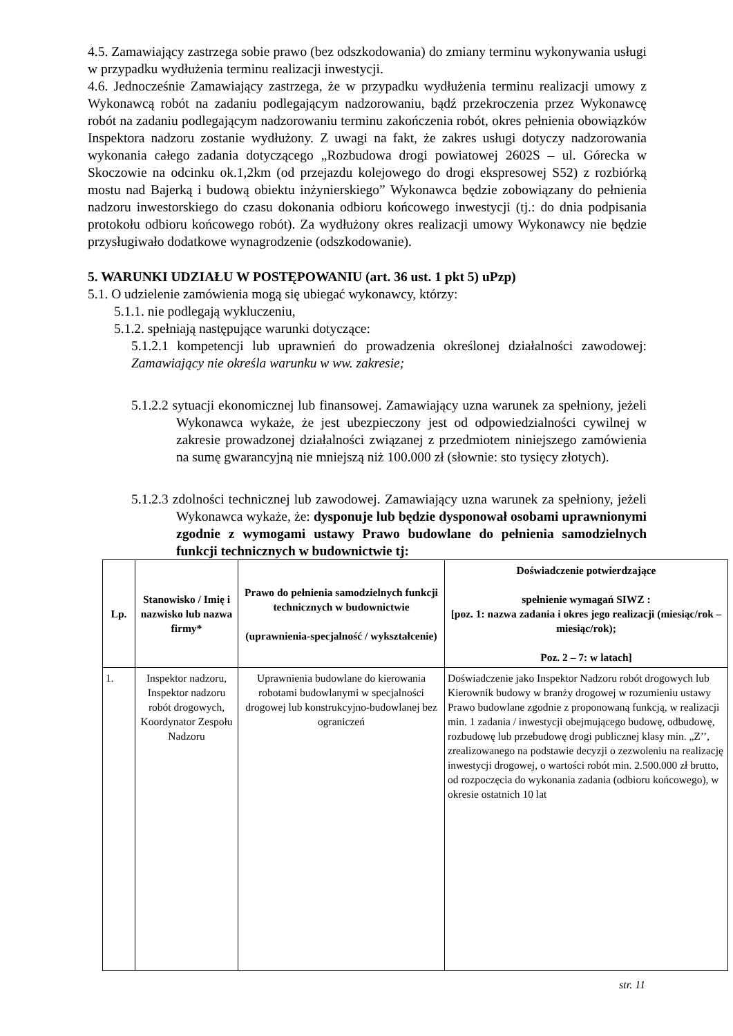4.5. Zamawiający zastrzega sobie prawo (bez odszkodowania) do zmiany terminu wykonywania usługi w przypadku wydłużenia terminu realizacji inwestycji.
4.6. Jednocześnie Zamawiający zastrzega, że w przypadku wydłużenia terminu realizacji umowy z Wykonawcą robót na zadaniu podlegającym nadzorowaniu, bądź przekroczenia przez Wykonawcę robót na zadaniu podlegającym nadzorowaniu terminu zakończenia robót, okres pełnienia obowiązków Inspektora nadzoru zostanie wydłużony. Z uwagi na fakt, że zakres usługi dotyczy nadzorowania wykonania całego zadania dotyczącego „Rozbudowa drogi powiatowej 2602S – ul. Górecka w Skoczowie na odcinku ok.1,2km (od przejazdu kolejowego do drogi ekspresowej S52) z rozbiórką mostu nad Bajerką i budową obiektu inżynierskiego” Wykonawca będzie zobowiązany do pełnienia nadzoru inwestorskiego do czasu dokonania odbioru końcowego inwestycji (tj.: do dnia podpisania protokołu odbioru końcowego robót). Za wydłużony okres realizacji umowy Wykonawcy nie będzie przysługiwało dodatkowe wynagrodzenie (odszkodowanie).
5. WARUNKI UDZIAŁU W POSTĘPOWANIU (art. 36 ust. 1 pkt 5) uPzp)
5.1. O udzielenie zamówienia mogą się ubiegać wykonawcy, którzy:
5.1.1. nie podlegają wykluczeniu,
5.1.2. spełniają następujące warunki dotyczące:
5.1.2.1 kompetencji lub uprawnień do prowadzenia określonej działalności zawodowej: Zamawiający nie określa warunku w ww. zakresie;
5.1.2.2 sytuacji ekonomicznej lub finansowej. Zamawiający uzna warunek za spełniony, jeżeli Wykonawca wykaże, że jest ubezpieczony jest od odpowiedzialności cywilnej w zakresie prowadzonej działalności związanej z przedmiotem niniejszego zamówienia na sumę gwarancyjną nie mniejszą niż 100.000 zł (słownie: sto tysięcy złotych).
5.1.2.3 zdolności technicznej lub zawodowej. Zamawiający uzna warunek za spełniony, jeżeli Wykonawca wykaże, że: dysponuje lub będzie dysponował osobami uprawnionymi zgodnie z wymogami ustawy Prawo budowlane do pełnienia samodzielnych funkcji technicznych w budownictwie tj:
| Lp. | Stanowisko / Imię i nazwisko lub nazwa firmy* | Prawo do pełnienia samodzielnych funkcji technicznych w budownictwie (uprawnienia-specjalność / wykształcenie) | Doświadczenie potwierdzające spełnienie wymagań SIWZ : [poz. 1: nazwa zadania i okres jego realizacji (miesiąc/rok – miesiąc/rok); Poz. 2 – 7: w latach] |
| --- | --- | --- | --- |
| 1. | Inspektor nadzoru, Inspektor nadzoru robót drogowych, Koordynator Zespołu Nadzoru | Uprawnienia budowlane do kierowania robotami budowlanymi w specjalności drogowej lub konstrukcyjno-budowlanej bez ograniczeń | Doświadczenie jako Inspektor Nadzoru robót drogowych lub Kierownik budowy w branży drogowej w rozumieniu ustawy Prawo budowlane zgodnie z proponowaną funkcją, w realizacji min. 1 zadania / inwestycji obejmującego budowę, odbudowę, rozbudowę lub przebudowę drogi publicznej klasy min. „Z’’, zrealizowanego na podstawie decyzji o zezwoleniu na realizację inwestycji drogowej, o wartości robót min. 2.500.000 zł brutto, od rozpoczęcia do wykonania zadania (odbioru końcowego), w okresie ostatnich 10 lat |
str. 11